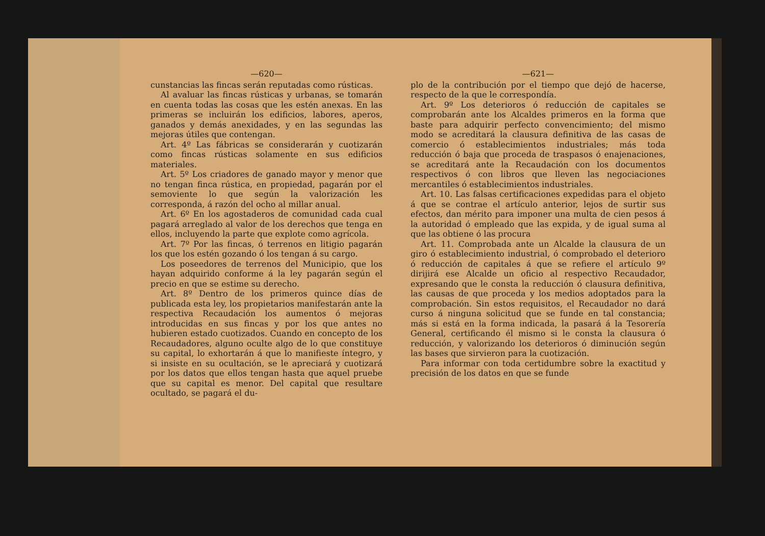—620—
cunstancias las fincas serán reputadas como rústicas.
Al avaluar las fincas rústicas y urbanas, se tomarán en cuenta todas las cosas que les estén anexas. En las primeras se incluirán los edificios, labores, aperos, ganados y demás anexidades, y en las segundas las mejoras útiles que contengan.
Art. 4º Las fábricas se considerarán y cuotizarán como fincas rústicas solamente en sus edificios materiales.
Art. 5º Los criadores de ganado mayor y menor que no tengan finca rústica, en propiedad, pagarán por el semoviente lo que según la valorización les corresponda, á razón del ocho al millar anual.
Art. 6º En los agostaderos de comunidad cada cual pagará arreglado al valor de los derechos que tenga en ellos, incluyendo la parte que explote como agrícola.
Art. 7º Por las fincas, ó terrenos en litigio pagarán los que los estén gozando ó los tengan á su cargo.
Los poseedores de terrenos del Municipio, que los hayan adquirido conforme á la ley pagarán según el precio en que se estime su derecho.
Art. 8º Dentro de los primeros quince días de publicada esta ley, los propietarios manifestarán ante la respectiva Recaudación los aumentos ó mejoras introducidas en sus fincas y por los que antes no hubieren estado cuotizados. Cuando en concepto de los Recaudadores, alguno oculte algo de lo que constituye su capital, lo exhortarán á que lo manifieste íntegro, y si insiste en su ocultación, se le apreciará y cuotizará por los datos que ellos tengan hasta que aquel pruebe que su capital es menor. Del capital que resultare ocultado, se pagará el du-
—621—
plo de la contribución por el tiempo que dejó de hacerse, respecto de la que le correspondía.
Art. 9º Los deterioros ó reducción de capitales se comprobarán ante los Alcaldes primeros en la forma que baste para adquirir perfecto convencimiento; del mismo modo se acreditará la clausura definitiva de las casas de comercio ó establecimientos industriales; más toda reducción ó baja que proceda de traspasos ó enajenaciones, se acreditará ante la Recaudación con los documentos respectivos ó con libros que lleven las negociaciones mercantiles ó establecimientos industriales.
Art. 10. Las falsas certificaciones expedidas para el objeto á que se contrae el artículo anterior, lejos de surtir sus efectos, dan mérito para imponer una multa de cien pesos á la autoridad ó empleado que las expida, y de igual suma al que las obtiene ó las procura
Art. 11. Comprobada ante un Alcalde la clausura de un giro ó establecimiento industrial, ó comprobado el deterioro ó reducción de capitales á que se refiere el artículo 9º dirijirá ese Alcalde un oficio al respectivo Recaudador, expresando que le consta la reducción ó clausura definitiva, las causas de que proceda y los medios adoptados para la comprobación. Sin estos requisitos, el Recaudador no dará curso á ninguna solicitud que se funde en tal constancia; más si está en la forma indicada, la pasará á la Tesorería General, certificando él mismo si le consta la clausura ó reducción, y valorizando los deterioros ó diminución según las bases que sirvieron para la cuotización.
Para informar con toda certidumbre sobre la exactitud y precisión de los datos en que se funde